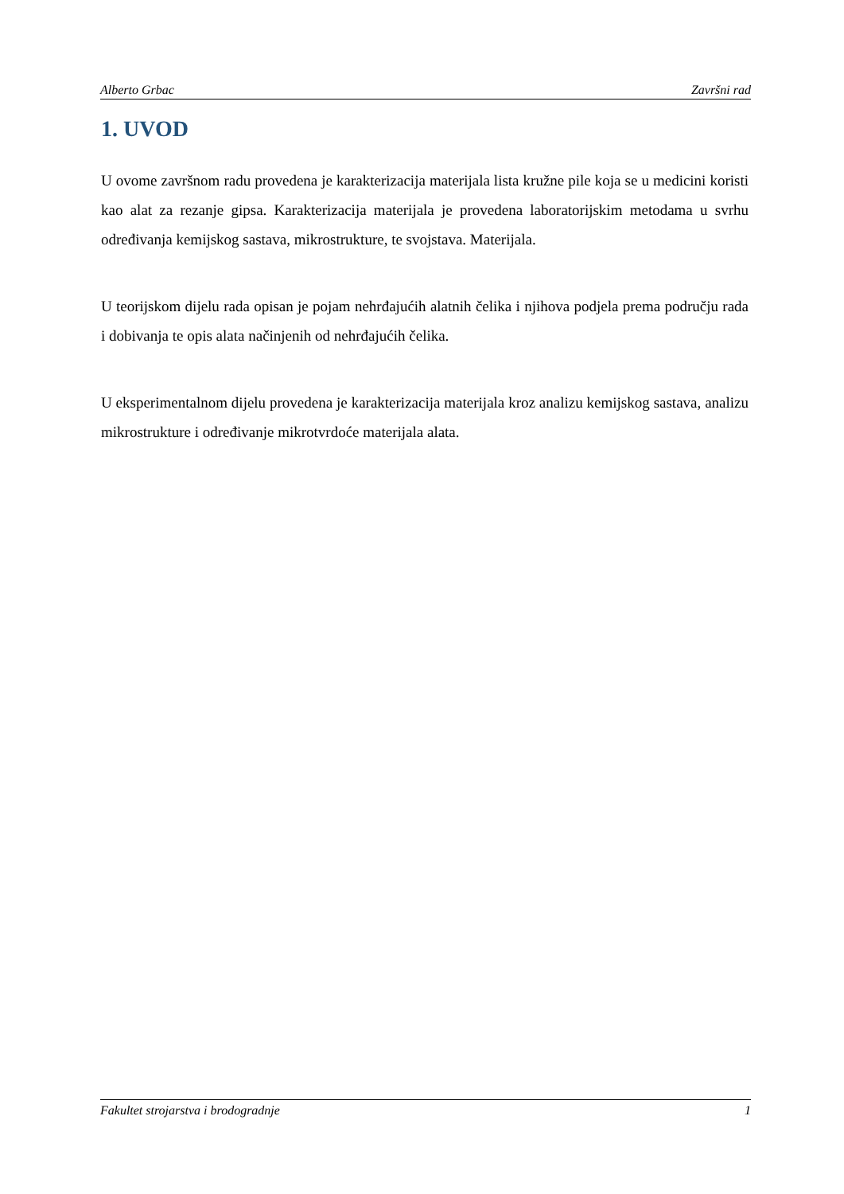Alberto Grbac Završni rad
1. UVOD
U ovome završnom radu provedena je karakterizacija materijala lista kružne pile koja se u medicini koristi kao alat za rezanje gipsa. Karakterizacija materijala je provedena laboratorijskim metodama u svrhu određivanja kemijskog sastava, mikrostrukture, te svojstava. Materijala.
U teorijskom dijelu rada opisan je pojam nehrđajućih alatnih čelika i njihova podjela prema području rada i dobivanja te opis alata načinjenih od nehrđajućih čelika.
U eksperimentalnom dijelu provedena je karakterizacija materijala kroz analizu kemijskog sastava, analizu mikrostrukture i određivanje mikrotvrdoće materijala alata.
Fakultet strojarstva i brodogradnje 1